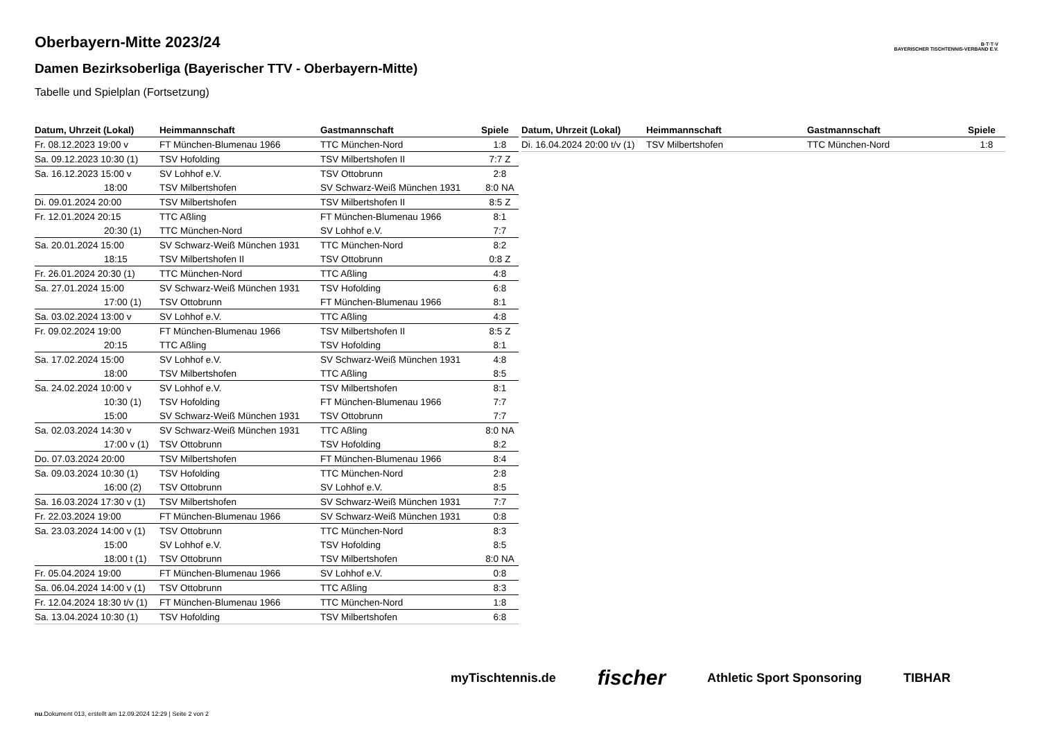B·T·T·V
BAYERISCHER TISCHTENNIS-VERBAND E.V.
Oberbayern-Mitte 2023/24
Damen Bezirksoberliga (Bayerischer TTV - Oberbayern-Mitte)
Tabelle und Spielplan (Fortsetzung)
| Datum, Uhrzeit (Lokal) | Heimmannschaft | Gastmannschaft | Spiele |
| --- | --- | --- | --- |
| Fr. 08.12.2023 19:00 v | FT München-Blumenau 1966 | TTC München-Nord | 1:8 |
| Sa. 09.12.2023 10:30 (1) | TSV Hofolding | TSV Milbertshofen II | 7:7 Z |
| Sa. 16.12.2023 15:00 v | SV Lohhof e.V. | TSV Ottobrunn | 2:8 |
| 18:00 | TSV Milbertshofen | SV Schwarz-Weiß München 1931 | 8:0 NA |
| Di. 09.01.2024 20:00 | TSV Milbertshofen | TSV Milbertshofen II | 8:5 Z |
| Fr. 12.01.2024 20:15 | TTC Aßling | FT München-Blumenau 1966 | 8:1 |
| 20:30 (1) | TTC München-Nord | SV Lohhof e.V. | 7:7 |
| Sa. 20.01.2024 15:00 | SV Schwarz-Weiß München 1931 | TTC München-Nord | 8:2 |
| 18:15 | TSV Milbertshofen II | TSV Ottobrunn | 0:8 Z |
| Fr. 26.01.2024 20:30 (1) | TTC München-Nord | TTC Aßling | 4:8 |
| Sa. 27.01.2024 15:00 | SV Schwarz-Weiß München 1931 | TSV Hofolding | 6:8 |
| 17:00 (1) | TSV Ottobrunn | FT München-Blumenau 1966 | 8:1 |
| Sa. 03.02.2024 13:00 v | SV Lohhof e.V. | TTC Aßling | 4:8 |
| Fr. 09.02.2024 19:00 | FT München-Blumenau 1966 | TSV Milbertshofen II | 8:5 Z |
| 20:15 | TTC Aßling | TSV Hofolding | 8:1 |
| Sa. 17.02.2024 15:00 | SV Lohhof e.V. | SV Schwarz-Weiß München 1931 | 4:8 |
| 18:00 | TSV Milbertshofen | TTC Aßling | 8:5 |
| Sa. 24.02.2024 10:00 v | SV Lohhof e.V. | TSV Milbertshofen | 8:1 |
| 10:30 (1) | TSV Hofolding | FT München-Blumenau 1966 | 7:7 |
| 15:00 | SV Schwarz-Weiß München 1931 | TSV Ottobrunn | 7:7 |
| Sa. 02.03.2024 14:30 v | SV Schwarz-Weiß München 1931 | TTC Aßling | 8:0 NA |
| 17:00 v (1) | TSV Ottobrunn | TSV Hofolding | 8:2 |
| Do. 07.03.2024 20:00 | TSV Milbertshofen | FT München-Blumenau 1966 | 8:4 |
| Sa. 09.03.2024 10:30 (1) | TSV Hofolding | TTC München-Nord | 2:8 |
| 16:00 (2) | TSV Ottobrunn | SV Lohhof e.V. | 8:5 |
| Sa. 16.03.2024 17:30 v (1) | TSV Milbertshofen | SV Schwarz-Weiß München 1931 | 7:7 |
| Fr. 22.03.2024 19:00 | FT München-Blumenau 1966 | SV Schwarz-Weiß München 1931 | 0:8 |
| Sa. 23.03.2024 14:00 v (1) | TSV Ottobrunn | TTC München-Nord | 8:3 |
| 15:00 | SV Lohhof e.V. | TSV Hofolding | 8:5 |
| 18:00 t (1) | TSV Ottobrunn | TSV Milbertshofen | 8:0 NA |
| Fr. 05.04.2024 19:00 | FT München-Blumenau 1966 | SV Lohhof e.V. | 0:8 |
| Sa. 06.04.2024 14:00 v (1) | TSV Ottobrunn | TTC Aßling | 8:3 |
| Fr. 12.04.2024 18:30 t/v (1) | FT München-Blumenau 1966 | TTC München-Nord | 1:8 |
| Sa. 13.04.2024 10:30 (1) | TSV Hofolding | TSV Milbertshofen | 6:8 |
| Datum, Uhrzeit (Lokal) | Heimmannschaft | Gastmannschaft | Spiele |
| --- | --- | --- | --- |
| Di. 16.04.2024 20:00 t/v (1) | TSV Milbertshofen | TTC München-Nord | 1:8 |
myTischtennis.de fischer Athletic Sport Sponsoring TIBHAR
nu.Dokument 013, erstellt am 12.09.2024 12:29 | Seite 2 von 2